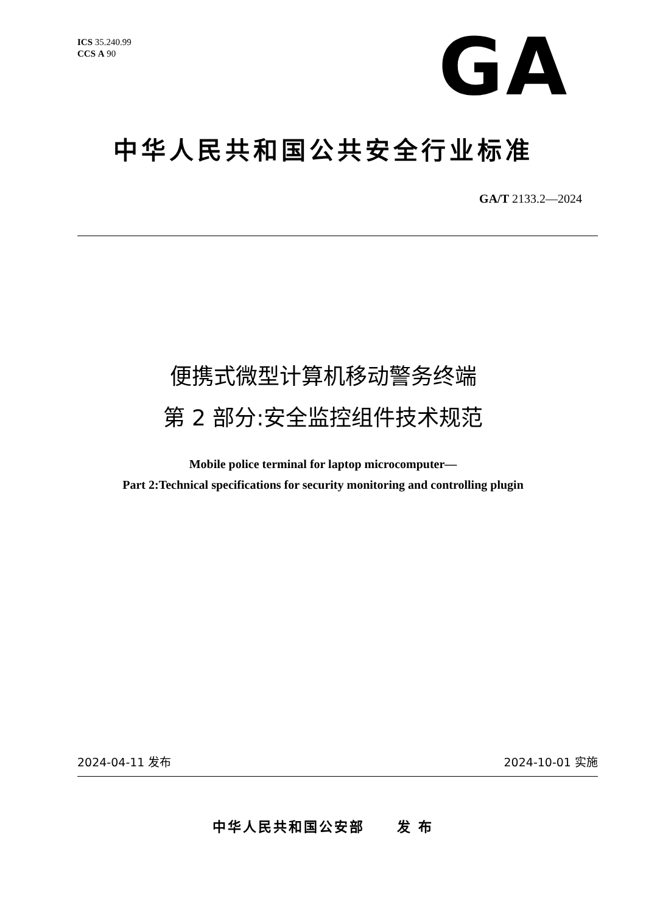ICS 35.240.99
CCS A 90
GA
中华人民共和国公共安全行业标准
GA/T 2133.2—2024
便携式微型计算机移动警务终端
第 2 部分:安全监控组件技术规范
Mobile police terminal for laptop microcomputer—
Part 2:Technical specifications for security monitoring and controlling plugin
2024-04-11 发布 2024-10-01 实施
中华人民共和国公安部 发 布